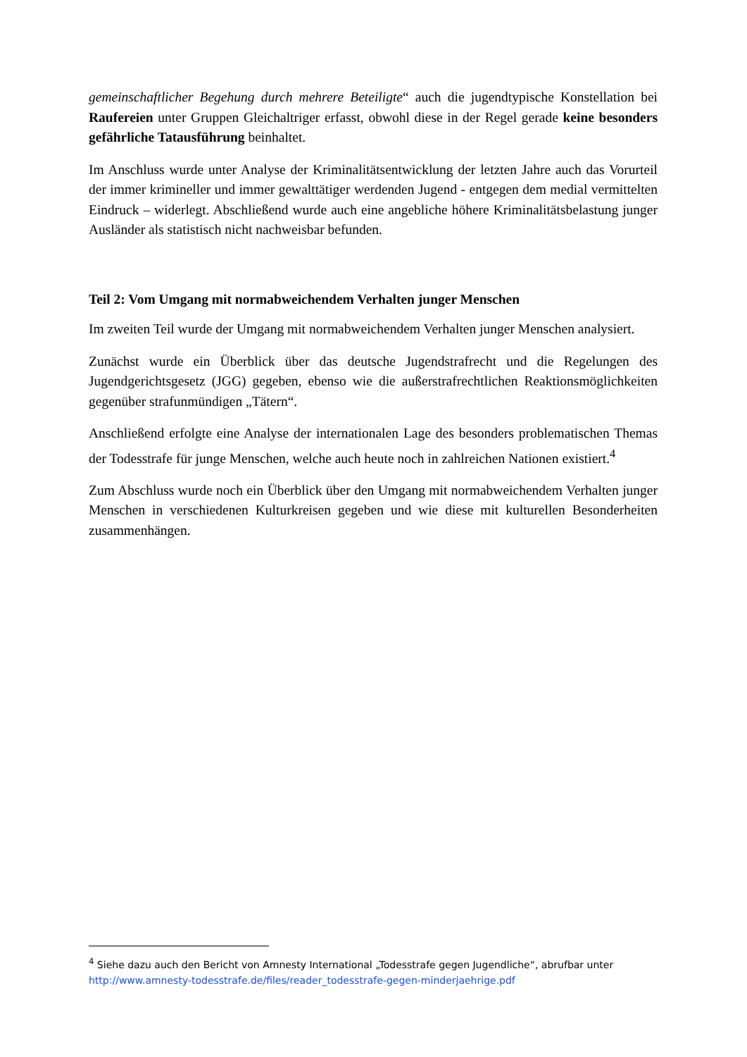gemeinschaftlicher Begehung durch mehrere Beteiligte“ auch die jugendtypische Konstellation bei Raufereien unter Gruppen Gleichaltriger erfasst, obwohl diese in der Regel gerade keine besonders gefährliche Tatausführung beinhaltet.
Im Anschluss wurde unter Analyse der Kriminalitätsentwicklung der letzten Jahre auch das Vorurteil der immer krimineller und immer gewalttätiger werdenden Jugend - entgegen dem medial vermittelten Eindruck – widerlegt. Abschließend wurde auch eine angebliche höhere Kriminalitätsbelastung junger Ausländer als statistisch nicht nachweisbar befunden.
Teil 2: Vom Umgang mit normabweichendem Verhalten junger Menschen
Im zweiten Teil wurde der Umgang mit normabweichendem Verhalten junger Menschen analysiert.
Zunächst wurde ein Überblick über das deutsche Jugendstrafrecht und die Regelungen des Jugendgerichtsgesetz (JGG) gegeben, ebenso wie die außerstrafrechtlichen Reaktionsmöglichkeiten gegenüber strafunmündigen „Tätern“.
Anschließend erfolgte eine Analyse der internationalen Lage des besonders problematischen Themas der Todesstrafe für junge Menschen, welche auch heute noch in zahlreichen Nationen existiert.<sup>4</sup>
Zum Abschluss wurde noch ein Überblick über den Umgang mit normabweichendem Verhalten junger Menschen in verschiedenen Kulturkreisen gegeben und wie diese mit kulturellen Besonderheiten zusammenhängen.
<sup>4</sup> Siehe dazu auch den Bericht von Amnesty International „Todesstrafe gegen Jugendliche“, abrufbar unter http://www.amnesty-todesstrafe.de/files/reader_todesstrafe-gegen-minderjaehrige.pdf